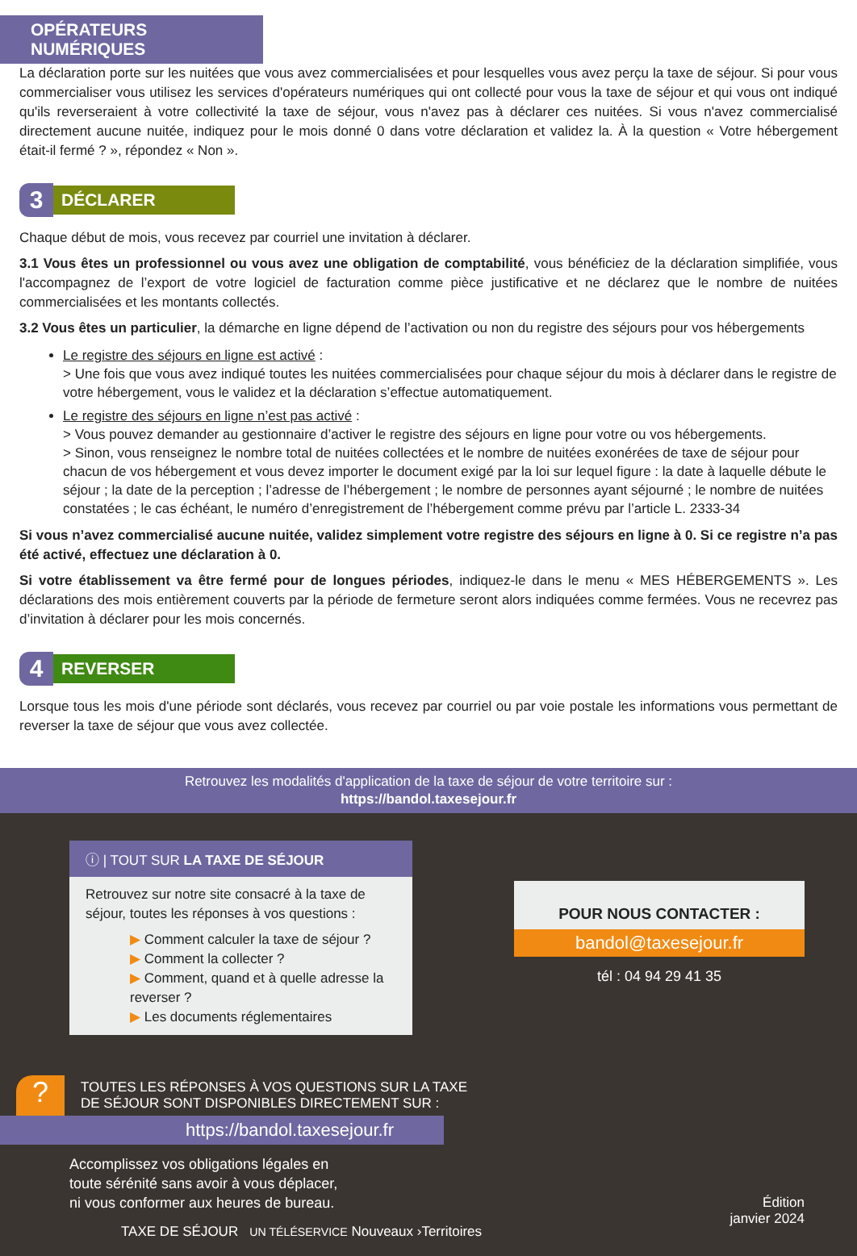OPÉRATEURS NUMÉRIQUES
La déclaration porte sur les nuitées que vous avez commercialisées et pour lesquelles vous avez perçu la taxe de séjour. Si pour vous commercialiser vous utilisez les services d'opérateurs numériques qui ont collecté pour vous la taxe de séjour et qui vous ont indiqué qu'ils reverseraient à votre collectivité la taxe de séjour, vous n'avez pas à déclarer ces nuitées. Si vous n'avez commercialisé directement aucune nuitée, indiquez pour le mois donné 0 dans votre déclaration et validez la. À la question « Votre hébergement était-il fermé ? », répondez « Non ».
3
DÉCLARER
Chaque début de mois, vous recevez par courriel une invitation à déclarer.
3.1 Vous êtes un professionnel ou vous avez une obligation de comptabilité, vous bénéficiez de la déclaration simplifiée, vous l'accompagnez de l’export de votre logiciel de facturation comme pièce justificative et ne déclarez que le nombre de nuitées commercialisées et les montants collectés.
3.2 Vous êtes un particulier, la démarche en ligne dépend de l’activation ou non du registre des séjours pour vos hébergements
Le registre des séjours en ligne est activé :
> Une fois que vous avez indiqué toutes les nuitées commercialisées pour chaque séjour du mois à déclarer dans le registre de votre hébergement, vous le validez et la déclaration s’effectue automatiquement.
Le registre des séjours en ligne n’est pas activé :
> Vous pouvez demander au gestionnaire d’activer le registre des séjours en ligne pour votre ou vos hébergements.
> Sinon, vous renseignez le nombre total de nuitées collectées et le nombre de nuitées exonérées de taxe de séjour pour chacun de vos hébergement et vous devez importer le document exigé par la loi sur lequel figure : la date à laquelle débute le séjour ; la date de la perception ; l’adresse de l’hébergement ; le nombre de personnes ayant séjourné ; le nombre de nuitées constatées ; le cas échéant, le numéro d’enregistrement de l’hébergement comme prévu par l’article L. 2333-34
Si vous n’avez commercialisé aucune nuitée, validez simplement votre registre des séjours en ligne à 0. Si ce registre n’a pas été activé, effectuez une déclaration à 0.
Si votre établissement va être fermé pour de longues périodes, indiquez-le dans le menu « MES HÉBERGEMENTS ». Les déclarations des mois entièrement couverts par la période de fermeture seront alors indiquées comme fermées. Vous ne recevrez pas d’invitation à déclarer pour les mois concernés.
4
REVERSER
Lorsque tous les mois d'une période sont déclarés, vous recevez par courriel ou par voie postale les informations vous permettant de reverser la taxe de séjour que vous avez collectée.
Retrouvez les modalités d'application de la taxe de séjour de votre territoire sur :
https://bandol.taxesejour.fr
ⓘ | TOUT SUR LA TAXE DE SÉJOUR
Retrouvez sur notre site consacré à la taxe de séjour, toutes les réponses à vos questions :
▶ Comment calculer la taxe de séjour ?
▶ Comment la collecter ?
▶ Comment, quand et à quelle adresse la reverser ?
▶ Les documents réglementaires
?
TOUTES LES RÉPONSES À VOS QUESTIONS SUR LA TAXE
DE SÉJOUR SONT DISPONIBLES DIRECTEMENT SUR :
https://bandol.taxesejour.fr
Accomplissez vos obligations légales en
toute sérénité sans avoir à vous déplacer,
ni vous conformer aux heures de bureau.
TAXE DE SÉJOUR UN TÉLÉSERVICE Nouveaux ›Territoires
POUR NOUS CONTACTER :
bandol@taxesejour.fr
tél : 04 94 29 41 35
Édition
janvier 2024